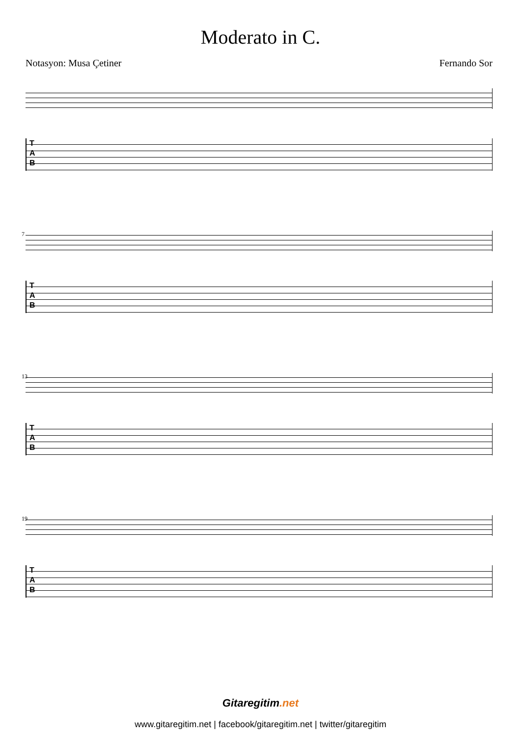Moderato in C.
Notasyon: Musa Çetiner Fernando Sor
T
A
B
7
T
A
B
13
T
A
B
19
T
A
B
Gitaregitim.net
www.gitaregitim.net | facebook/gitaregitim.net | twitter/gitaregitim